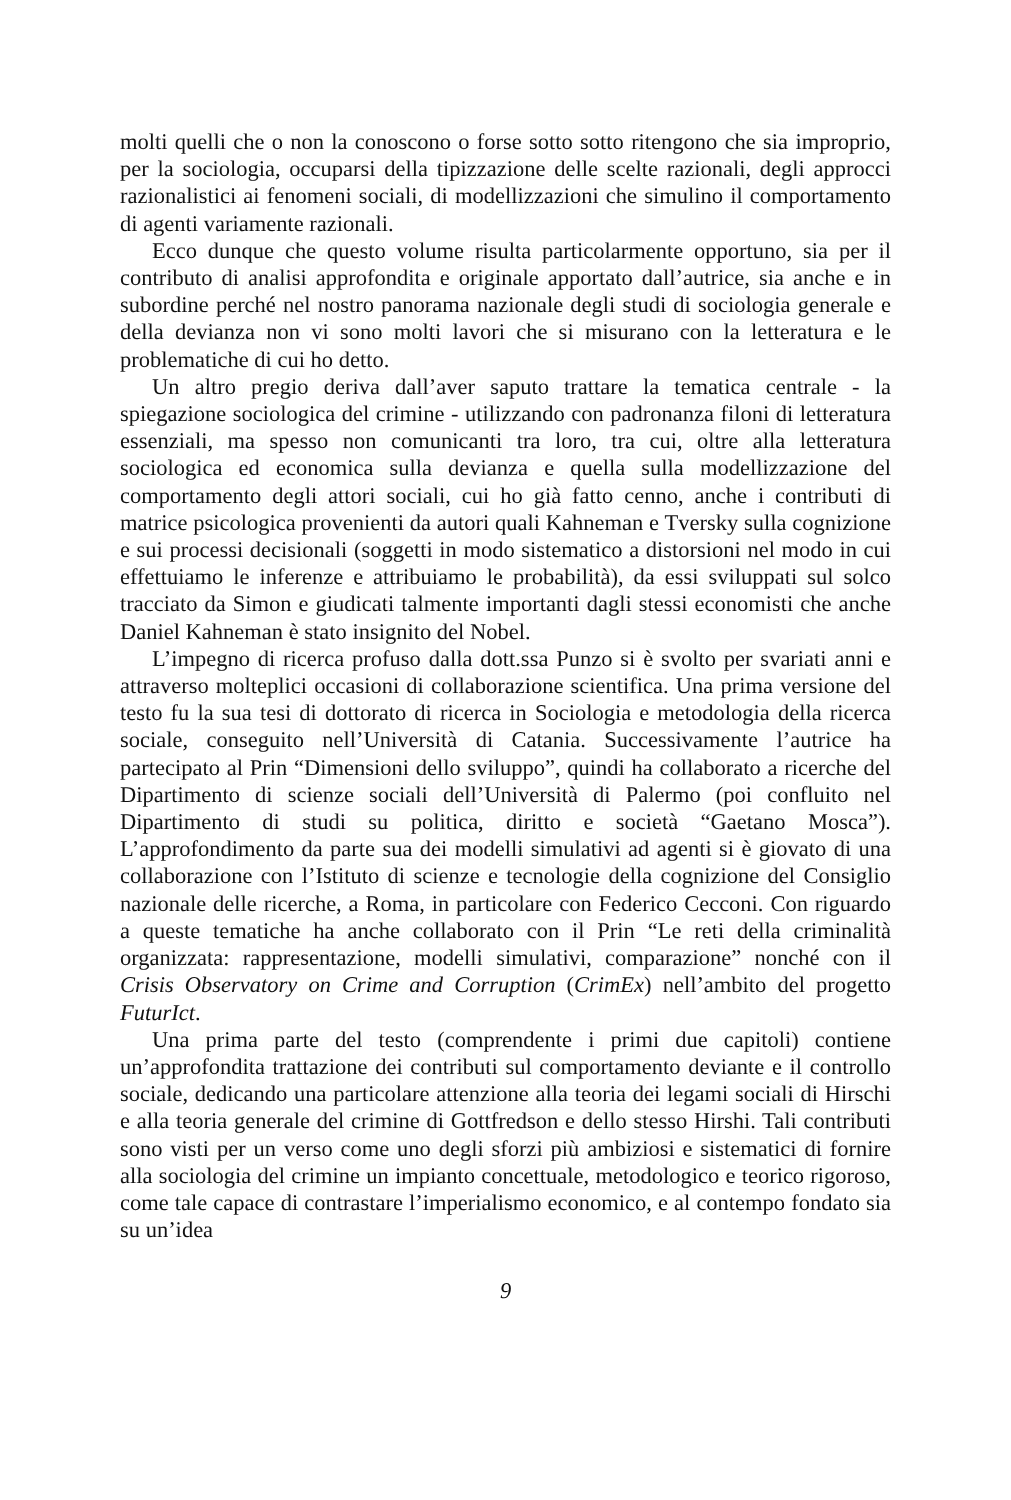molti quelli che o non la conoscono o forse sotto sotto ritengono che sia improprio, per la sociologia, occuparsi della tipizzazione delle scelte razionali, degli approcci razionalistici ai fenomeni sociali, di modellizzazioni che simulino il comportamento di agenti variamente razionali.
Ecco dunque che questo volume risulta particolarmente opportuno, sia per il contributo di analisi approfondita e originale apportato dall’autrice, sia anche e in subordine perché nel nostro panorama nazionale degli studi di sociologia generale e della devianza non vi sono molti lavori che si misurano con la letteratura e le problematiche di cui ho detto.
Un altro pregio deriva dall’aver saputo trattare la tematica centrale - la spiegazione sociologica del crimine - utilizzando con padronanza filoni di letteratura essenziali, ma spesso non comunicanti tra loro, tra cui, oltre alla letteratura sociologica ed economica sulla devianza e quella sulla modellizzazione del comportamento degli attori sociali, cui ho già fatto cenno, anche i contributi di matrice psicologica provenienti da autori quali Kahneman e Tversky sulla cognizione e sui processi decisionali (soggetti in modo sistematico a distorsioni nel modo in cui effettuiamo le inferenze e attribuiamo le probabilità), da essi sviluppati sul solco tracciato da Simon e giudicati talmente importanti dagli stessi economisti che anche Daniel Kahneman è stato insignito del Nobel.
L’impegno di ricerca profuso dalla dott.ssa Punzo si è svolto per svariati anni e attraverso molteplici occasioni di collaborazione scientifica. Una prima versione del testo fu la sua tesi di dottorato di ricerca in Sociologia e metodologia della ricerca sociale, conseguito nell’Università di Catania. Successivamente l’autrice ha partecipato al Prin “Dimensioni dello sviluppo”, quindi ha collaborato a ricerche del Dipartimento di scienze sociali dell’Università di Palermo (poi confluito nel Dipartimento di studi su politica, diritto e società “Gaetano Mosca”). L’approfondimento da parte sua dei modelli simulativi ad agenti si è giovato di una collaborazione con l’Istituto di scienze e tecnologie della cognizione del Consiglio nazionale delle ricerche, a Roma, in particolare con Federico Cecconi. Con riguardo a queste tematiche ha anche collaborato con il Prin “Le reti della criminalità organizzata: rappresentazione, modelli simulativi, comparazione” nonché con il Crisis Observatory on Crime and Corruption (CrimEx) nell’ambito del progetto FuturIct.
Una prima parte del testo (comprendente i primi due capitoli) contiene un’approfondita trattazione dei contributi sul comportamento deviante e il controllo sociale, dedicando una particolare attenzione alla teoria dei legami sociali di Hirschi e alla teoria generale del crimine di Gottfredson e dello stesso Hirshi. Tali contributi sono visti per un verso come uno degli sforzi più ambiziosi e sistematici di fornire alla sociologia del crimine un impianto concettuale, metodologico e teorico rigoroso, come tale capace di contrastare l’imperialismo economico, e al contempo fondato sia su un’idea
9